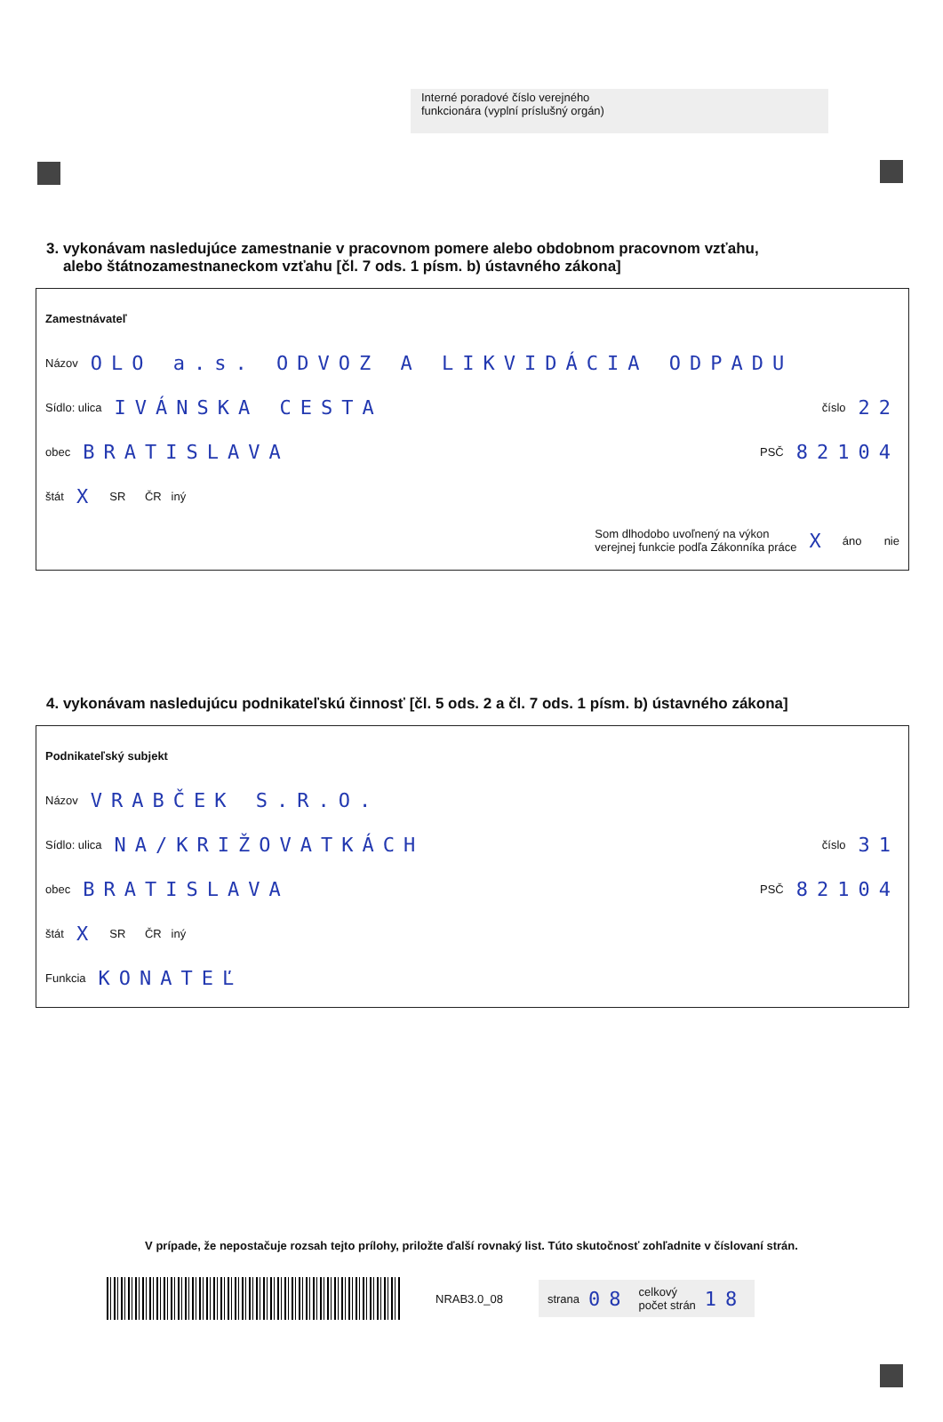Interné poradové číslo verejného
funkcionára (vyplní príslušný orgán)
3. vykonávam nasledujúce zamestnanie v pracovnom pomere alebo obdobnom pracovnom vzťahu,
alebo štátnozamestnaneckom vzťahu [čl. 7 ods. 1 písm. b) ústavného zákona]
Zamestnávateľ
Názov OLO a.s. ODVOZ A LIKVIDÁCIA ODPADU
Sídlo: ulica IVÁNSKA CESTA číslo 22
obec BRATISLAVA PSČ 82104
štát X SR ČR iný
Som dlhodobo uvoľnený na výkon
verejnej funkcie podľa Zákonníka práce X áno nie
4. vykonávam nasledujúcu podnikateľskú činnosť [čl. 5 ods. 2 a čl. 7 ods. 1 písm. b) ústavného zákona]
Podnikateľský subjekt
Názov VRABČEK S.R.O.
Sídlo: ulica NA/KRIŽOVATKÁCH číslo 31
obec BRATISLAVA PSČ 82104
štát X SR ČR iný
Funkcia KONATEĽ
V prípade, že nepostačuje rozsah tejto prílohy, priložte ďalší rovnaký list. Túto skutočnosť zohľadnite v číslovaní strán.
NRAB3.0_08
strana 08 celkový
počet strán 18